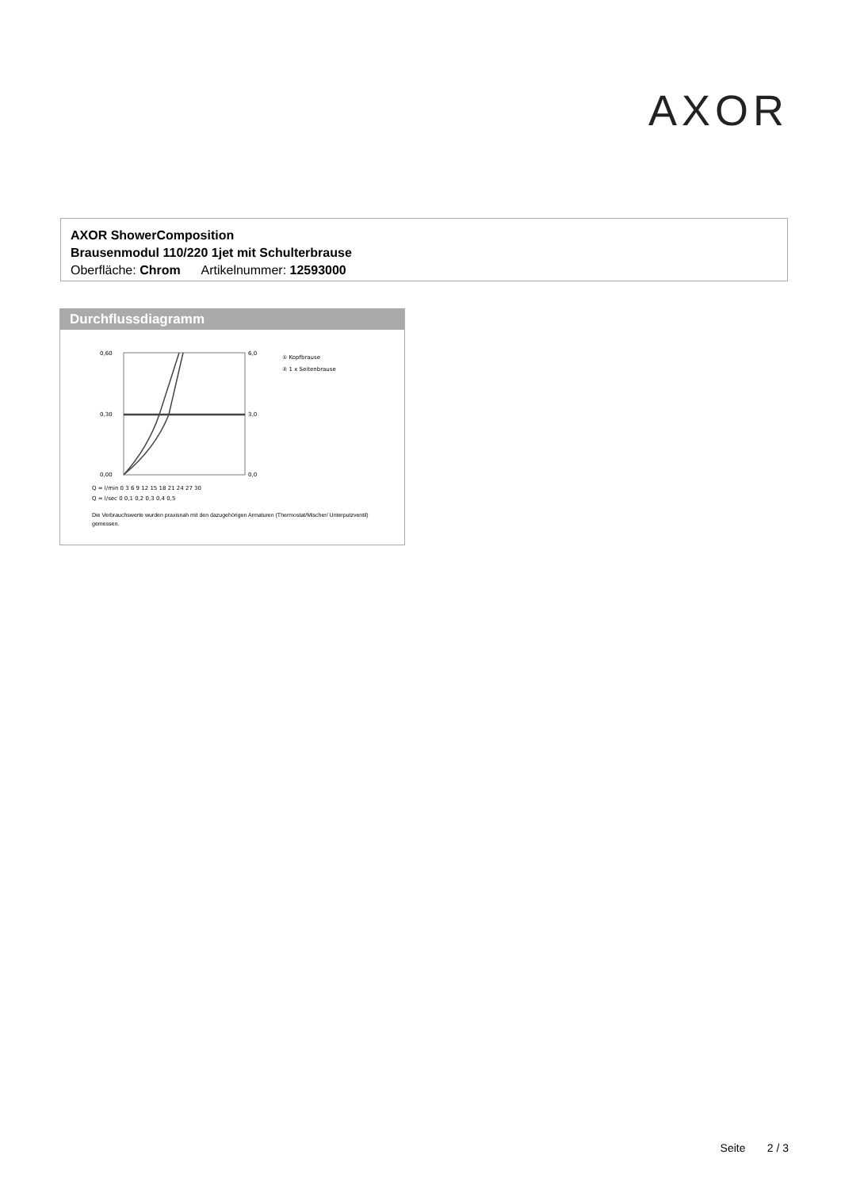AXOR
AXOR ShowerComposition
Brausenmodul 110/220 1jet mit Schulterbrause
Oberfläche: Chrom Artikelnummer: 12593000
Durchflussdiagramm
0,60
0,30
0,00
6,0
3,0
0,0
Q = l/min 0 3 6 9 12 15 18 21 24 27 30
Q = l/sec 0 0,1 0,2 0,3 0,4 0,5
① Kopfbrause
② 1 x Seitenbrause
Die Verbrauchswerte wurden praxisnah mit den dazugehörigen Armaturen (Thermostat/Mischer/ Unterputzventil) gemessen.
Seite 2 / 3